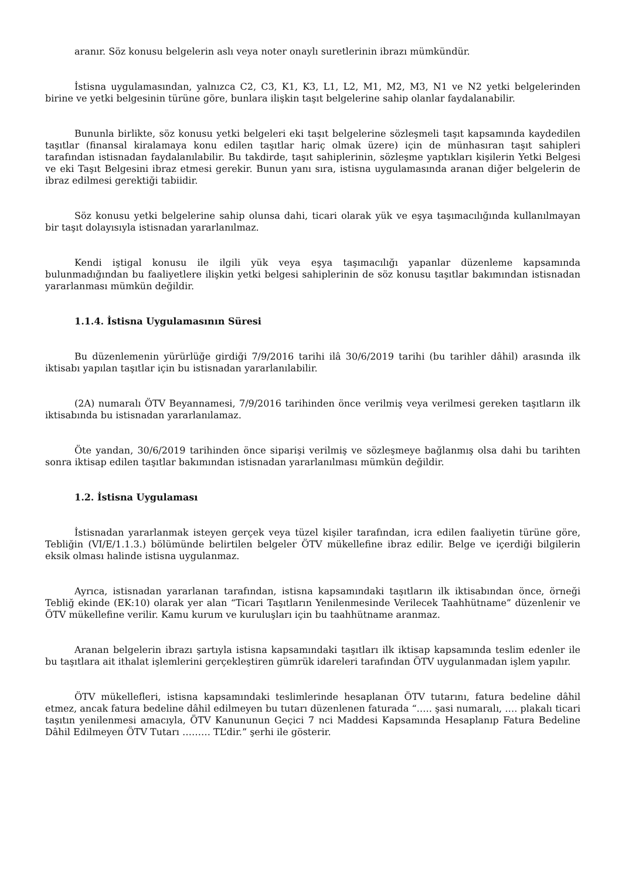aranır. Söz konusu belgelerin aslı veya noter onaylı suretlerinin ibrazı mümkündür.
İstisna uygulamasından, yalnızca C2, C3, K1, K3, L1, L2, M1, M2, M3, N1 ve N2 yetki belgelerinden birine ve yetki belgesinin türüne göre, bunlara ilişkin taşıt belgelerine sahip olanlar faydalanabilir.
Bununla birlikte, söz konusu yetki belgeleri eki taşıt belgelerine sözleşmeli taşıt kapsamında kaydedilen taşıtlar (finansal kiralamaya konu edilen taşıtlar hariç olmak üzere) için de münhasıran taşıt sahipleri tarafından istisnadan faydalanılabilir. Bu takdirde, taşıt sahiplerinin, sözleşme yaptıkları kişilerin Yetki Belgesi ve eki Taşıt Belgesini ibraz etmesi gerekir. Bunun yanı sıra, istisna uygulamasında aranan diğer belgelerin de ibraz edilmesi gerektiği tabiidir.
Söz konusu yetki belgelerine sahip olunsa dahi, ticari olarak yük ve eşya taşımacılığında kullanılmayan bir taşıt dolayısıyla istisnadan yararlanılmaz.
Kendi iştigal konusu ile ilgili yük veya eşya taşımacılığı yapanlar düzenleme kapsamında bulunmadığından bu faaliyetlere ilişkin yetki belgesi sahiplerinin de söz konusu taşıtlar bakımından istisnadan yararlanması mümkün değildir.
1.1.4. İstisna Uygulamasının Süresi
Bu düzenlemenin yürürlüğe girdiği 7/9/2016 tarihi ilâ 30/6/2019 tarihi (bu tarihler dâhil) arasında ilk iktisabı yapılan taşıtlar için bu istisnadan yararlanılabilir.
(2A) numaralı ÖTV Beyannamesi, 7/9/2016 tarihinden önce verilmiş veya verilmesi gereken taşıtların ilk iktisabında bu istisnadan yararlanılamaz.
Öte yandan, 30/6/2019 tarihinden önce siparişi verilmiş ve sözleşmeye bağlanmış olsa dahi bu tarihten sonra iktisap edilen taşıtlar bakımından istisnadan yararlanılması mümkün değildir.
1.2. İstisna Uygulaması
İstisnadan yararlanmak isteyen gerçek veya tüzel kişiler tarafından, icra edilen faaliyetin türüne göre, Tebliğin (VI/E/1.1.3.) bölümünde belirtilen belgeler ÖTV mükellefine ibraz edilir. Belge ve içerdiği bilgilerin eksik olması halinde istisna uygulanmaz.
Ayrıca, istisnadan yararlanan tarafından, istisna kapsamındaki taşıtların ilk iktisabından önce, örneği Tebliğ ekinde (EK:10) olarak yer alan “Ticari Taşıtların Yenilenmesinde Verilecek Taahhütname” düzenlenir ve ÖTV mükellefine verilir. Kamu kurum ve kuruluşları için bu taahhütname aranmaz.
Aranan belgelerin ibrazı şartıyla istisna kapsamındaki taşıtları ilk iktisap kapsamında teslim edenler ile bu taşıtlara ait ithalat işlemlerini gerçekleştiren gümrük idareleri tarafından ÖTV uygulanmadan işlem yapılır.
ÖTV mükellefleri, istisna kapsamındaki teslimlerinde hesaplanan ÖTV tutarını, fatura bedeline dâhil etmez, ancak fatura bedeline dâhil edilmeyen bu tutarı düzenlenen faturada “….. şasi numaralı, …. plakalı ticari taşıtın yenilenmesi amacıyla, ÖTV Kanununun Geçici 7 nci Maddesi Kapsamında Hesaplanıp Fatura Bedeline Dâhil Edilmeyen ÖTV Tutarı ……… TL’dir.” şerhi ile gösterir.